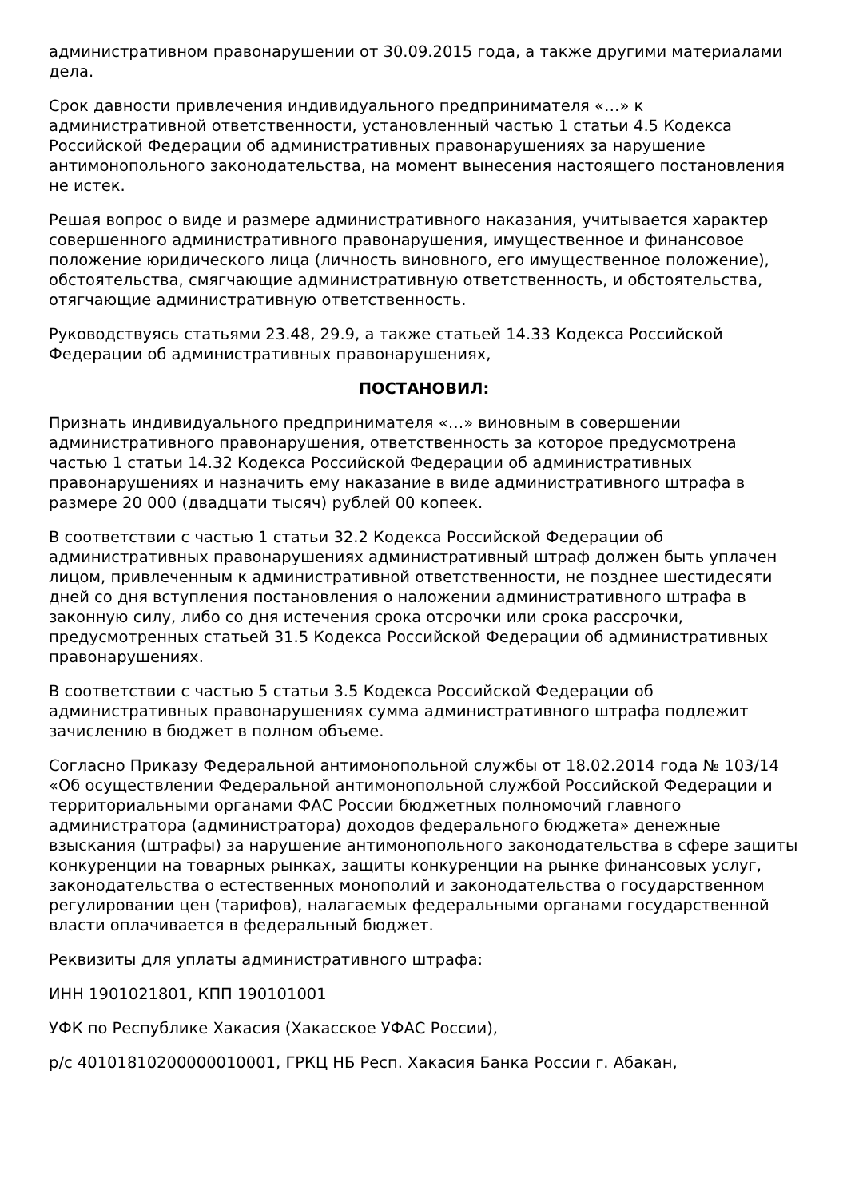административном правонарушении от 30.09.2015 года, а также другими материалами дела.
Срок давности привлечения индивидуального предпринимателя «…» к административной ответственности, установленный частью 1 статьи 4.5 Кодекса Российской Федерации об административных правонарушениях за нарушение антимонопольного законодательства, на момент вынесения настоящего постановления не истек.
Решая вопрос о виде и размере административного наказания, учитывается характер совершенного административного правонарушения, имущественное и финансовое положение юридического лица (личность виновного, его имущественное положение), обстоятельства, смягчающие административную ответственность, и обстоятельства, отягчающие административную ответственность.
Руководствуясь статьями 23.48, 29.9, а также статьей 14.33 Кодекса Российской Федерации об административных правонарушениях,
ПОСТАНОВИЛ:
Признать индивидуального предпринимателя «…» виновным в совершении административного правонарушения, ответственность за которое предусмотрена частью 1 статьи 14.32 Кодекса Российской Федерации об административных правонарушениях и назначить ему наказание в виде административного штрафа в размере 20 000 (двадцати тысяч) рублей 00 копеек.
В соответствии с частью 1 статьи 32.2 Кодекса Российской Федерации об административных правонарушениях административный штраф должен быть уплачен лицом, привлеченным к административной ответственности, не позднее шестидесяти дней со дня вступления постановления о наложении административного штрафа в законную силу, либо со дня истечения срока отсрочки или срока рассрочки, предусмотренных статьей 31.5 Кодекса Российской Федерации об административных правонарушениях.
В соответствии с частью 5 статьи 3.5 Кодекса Российской Федерации об административных правонарушениях сумма административного штрафа подлежит зачислению в бюджет в полном объеме.
Согласно Приказу Федеральной антимонопольной службы от 18.02.2014 года № 103/14 «Об осуществлении Федеральной антимонопольной службой Российской Федерации и территориальными органами ФАС России бюджетных полномочий главного администратора (администратора) доходов федерального бюджета» денежные взыскания (штрафы) за нарушение антимонопольного законодательства в сфере защиты конкуренции на товарных рынках, защиты конкуренции на рынке финансовых услуг, законодательства о естественных монополий и законодательства о государственном регулировании цен (тарифов), налагаемых федеральными органами государственной власти оплачивается в федеральный бюджет.
Реквизиты для уплаты административного штрафа:
ИНН 1901021801, КПП 190101001
УФК по Республике Хакасия (Хакасское УФАС России),
р/с 40101810200000010001, ГРКЦ НБ Респ. Хакасия Банка России г. Абакан,